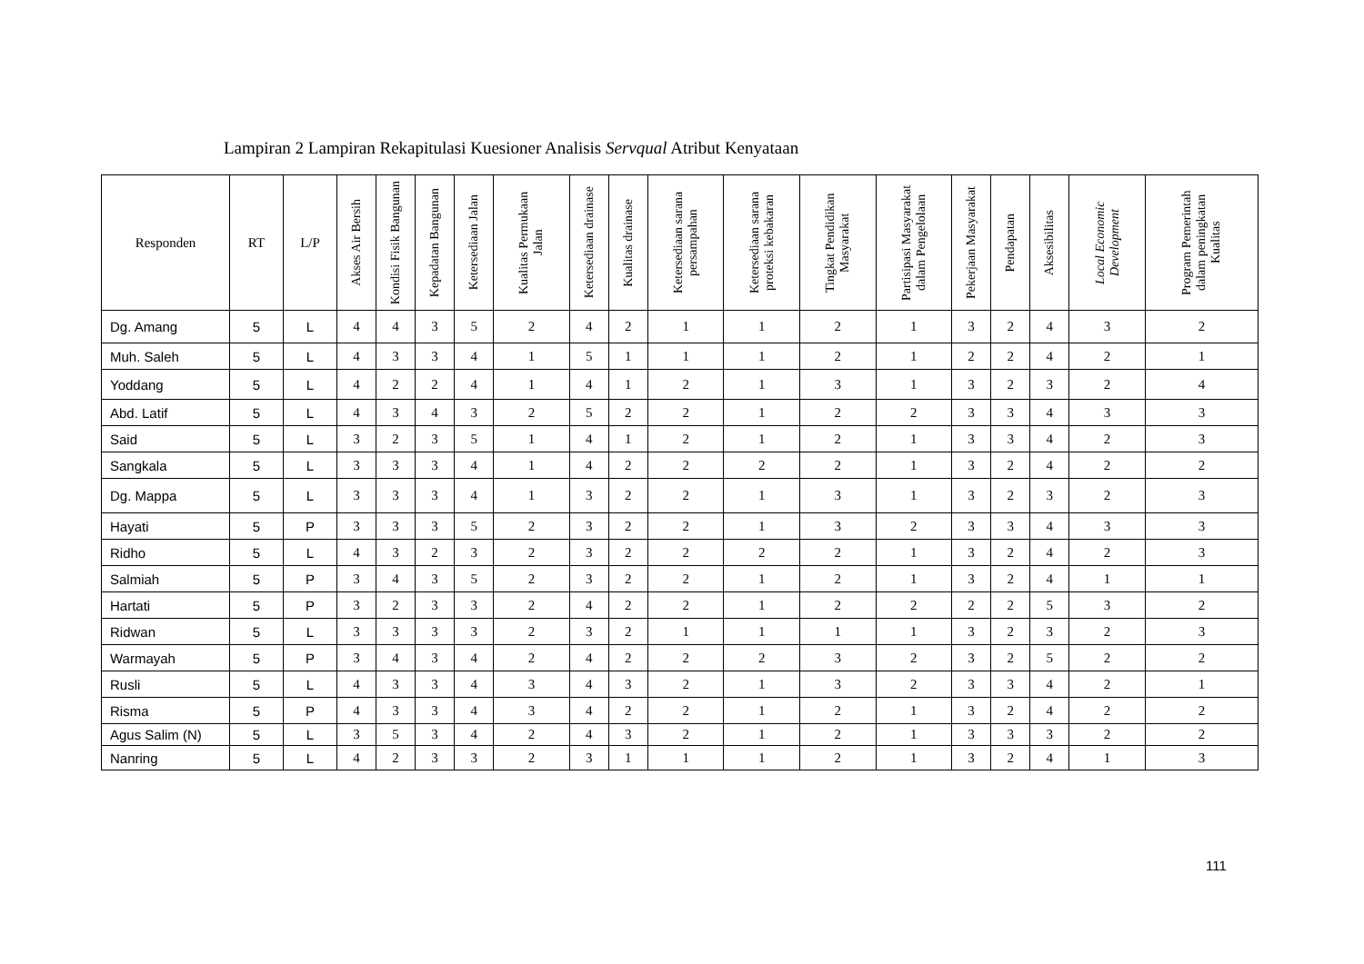Lampiran 2 Lampiran Rekapitulasi Kuesioner Analisis Servqual Atribut Kenyataan
| Responden | RT | L/P | Akses Air Bersih | Kondisi Fisik Bangunan | Kepadatan Bangunan | Ketersediaan Jalan | Kualitas Permukaan Jalan | Ketersediaan drainase | Kualitas drainase | Ketersediaan sarana persampahan | Ketersediaan sarana proteksi kebakaran | Tingkat Pendidikan Masyarakat | Partisipasi Masyarakat dalam Pengelolaan | Pekerjaan Masyarakat | Pendapatan | Aksesibilitas | Local Economic Development | Program Pemerintah dalam peningkatan Kualitas |
| --- | --- | --- | --- | --- | --- | --- | --- | --- | --- | --- | --- | --- | --- | --- | --- | --- | --- | --- |
| Dg. Amang | 5 | L | 4 | 4 | 3 | 5 | 2 | 4 | 2 | 1 | 1 | 2 | 1 | 3 | 2 | 4 | 3 | 2 |
| Muh. Saleh | 5 | L | 4 | 3 | 3 | 4 | 1 | 5 | 1 | 1 | 1 | 2 | 1 | 2 | 2 | 4 | 2 | 1 |
| Yoddang | 5 | L | 4 | 2 | 2 | 4 | 1 | 4 | 1 | 2 | 1 | 3 | 1 | 3 | 2 | 3 | 2 | 4 |
| Abd. Latif | 5 | L | 4 | 3 | 4 | 3 | 2 | 5 | 2 | 2 | 1 | 2 | 2 | 3 | 3 | 4 | 3 | 3 |
| Said | 5 | L | 3 | 2 | 3 | 5 | 1 | 4 | 1 | 2 | 1 | 2 | 1 | 3 | 3 | 4 | 2 | 3 |
| Sangkala | 5 | L | 3 | 3 | 3 | 4 | 1 | 4 | 2 | 2 | 2 | 2 | 1 | 3 | 2 | 4 | 2 | 2 |
| Dg. Mappa | 5 | L | 3 | 3 | 3 | 4 | 1 | 3 | 2 | 2 | 1 | 3 | 1 | 3 | 2 | 3 | 2 | 3 |
| Hayati | 5 | P | 3 | 3 | 3 | 5 | 2 | 3 | 2 | 2 | 1 | 3 | 2 | 3 | 3 | 4 | 3 | 3 |
| Ridho | 5 | L | 4 | 3 | 2 | 3 | 2 | 3 | 2 | 2 | 2 | 2 | 1 | 3 | 2 | 4 | 2 | 3 |
| Salmiah | 5 | P | 3 | 4 | 3 | 5 | 2 | 3 | 2 | 2 | 1 | 2 | 1 | 3 | 2 | 4 | 1 | 1 |
| Hartati | 5 | P | 3 | 2 | 3 | 3 | 2 | 4 | 2 | 2 | 1 | 2 | 2 | 2 | 2 | 5 | 3 | 2 |
| Ridwan | 5 | L | 3 | 3 | 3 | 3 | 2 | 3 | 2 | 1 | 1 | 1 | 1 | 3 | 2 | 3 | 2 | 3 |
| Warmayah | 5 | P | 3 | 4 | 3 | 4 | 2 | 4 | 2 | 2 | 2 | 3 | 2 | 3 | 2 | 5 | 2 | 2 |
| Rusli | 5 | L | 4 | 3 | 3 | 4 | 3 | 4 | 3 | 2 | 1 | 3 | 2 | 3 | 3 | 4 | 2 | 1 |
| Risma | 5 | P | 4 | 3 | 3 | 4 | 3 | 4 | 2 | 2 | 1 | 2 | 1 | 3 | 2 | 4 | 2 | 2 |
| Agus Salim (N) | 5 | L | 3 | 5 | 3 | 4 | 2 | 4 | 3 | 2 | 1 | 2 | 1 | 3 | 3 | 3 | 2 | 2 |
| Nanring | 5 | L | 4 | 2 | 3 | 3 | 2 | 3 | 1 | 1 | 1 | 2 | 1 | 3 | 2 | 4 | 1 | 3 |
111